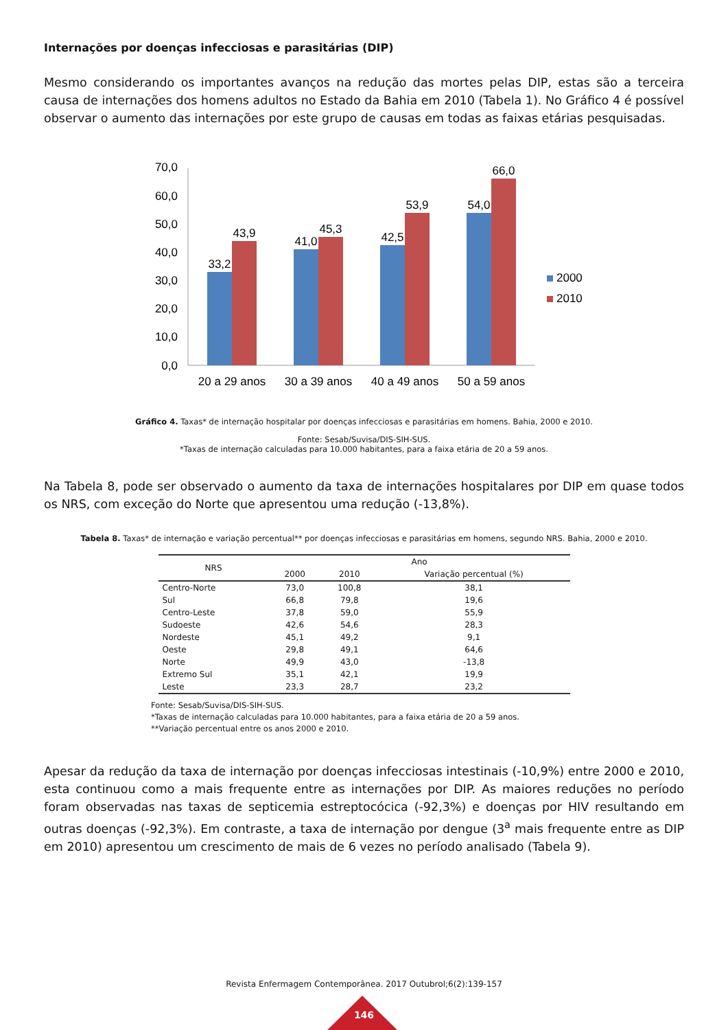Internações por doenças infecciosas e parasitárias (DIP)
Mesmo considerando os importantes avanços na redução das mortes pelas DIP, estas são a terceira causa de internações dos homens adultos no Estado da Bahia em 2010 (Tabela 1). No Gráfico 4 é possível observar o aumento das internações por este grupo de causas em todas as faixas etárias pesquisadas.
70,0
60,0
50,0
40,0
30,0
20,0
10,0
0,0
33,2
43,9
41,0
45,3
42,5
53,9
54,0
66,0
20 a 29 anos
30 a 39 anos
40 a 49 anos
50 a 59 anos
2000
2010
Gráfico 4. Taxas* de internação hospitalar por doenças infecciosas e parasitárias em homens. Bahia, 2000 e 2010.
Fonte: Sesab/Suvisa/DIS-SIH-SUS.
*Taxas de internação calculadas para 10.000 habitantes, para a faixa etária de 20 a 59 anos.
Na Tabela 8, pode ser observado o aumento da taxa de internações hospitalares por DIP em quase todos os NRS, com exceção do Norte que apresentou uma redução (-13,8%).
Tabela 8. Taxas* de internação e variação percentual** por doenças infecciosas e parasitárias em homens, segundo NRS. Bahia, 2000 e 2010.
| NRS | Ano | | |
| --- | --- | --- | --- |
| | 2000 | 2010 | Variação percentual (%) |
| Centro-Norte | 73,0 | 100,8 | 38,1 |
| Sul | 66,8 | 79,8 | 19,6 |
| Centro-Leste | 37,8 | 59,0 | 55,9 |
| Sudoeste | 42,6 | 54,6 | 28,3 |
| Nordeste | 45,1 | 49,2 | 9,1 |
| Oeste | 29,8 | 49,1 | 64,6 |
| Norte | 49,9 | 43,0 | -13,8 |
| Extremo Sul | 35,1 | 42,1 | 19,9 |
| Leste | 23,3 | 28,7 | 23,2 |
Fonte: Sesab/Suvisa/DIS-SIH-SUS.
*Taxas de internação calculadas para 10.000 habitantes, para a faixa etária de 20 a 59 anos.
**Variação percentual entre os anos 2000 e 2010.
Apesar da redução da taxa de internação por doenças infecciosas intestinais (-10,9%) entre 2000 e 2010, esta continuou como a mais frequente entre as internações por DIP. As maiores reduções no período foram observadas nas taxas de septicemia estreptocócica (-92,3%) e doenças por HIV resultando em outras doenças (-92,3%). Em contraste, a taxa de internação por dengue (3<sup>a</sup> mais frequente entre as DIP em 2010) apresentou um crescimento de mais de 6 vezes no período analisado (Tabela 9).
Revista Enfermagem Contemporânea. 2017 Outubrol;6(2):139-157
146